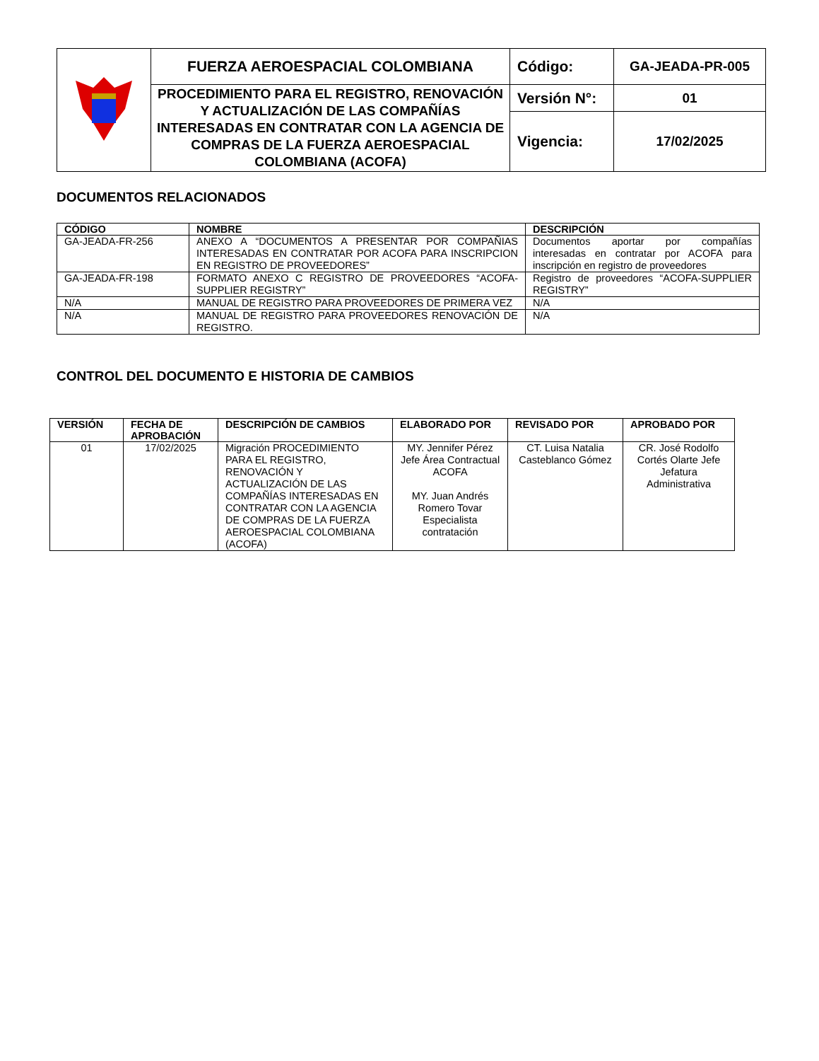| | FUERZA AEROESPACIAL COLOMBIANA | Código: | GA-JEADA-PR-005 |
| | PROCEDIMIENTO PARA EL REGISTRO, RENOVACIÓN Y ACTUALIZACIÓN DE LAS COMPAÑÍAS INTERESADAS EN CONTRATAR CON LA AGENCIA DE COMPRAS DE LA FUERZA AEROESPACIAL COLOMBIANA (ACOFA) | Versión N°: | 01 |
| | | Vigencia: | 17/02/2025 |
DOCUMENTOS RELACIONADOS
| CÓDIGO | NOMBRE | DESCRIPCIÓN |
| --- | --- | --- |
| GA-JEADA-FR-256 | ANEXO A “DOCUMENTOS A PRESENTAR POR COMPAÑIAS INTERESADAS EN CONTRATAR POR ACOFA PARA INSCRIPCION EN REGISTRO DE PROVEEDORES” | Documentos aportar por compañías interesadas en contratar por ACOFA para inscripción en registro de proveedores |
| GA-JEADA-FR-198 | FORMATO ANEXO C REGISTRO DE PROVEEDORES “ACOFA-SUPPLIER REGISTRY” | Registro de proveedores “ACOFA-SUPPLIER REGISTRY” |
| N/A | MANUAL DE REGISTRO PARA PROVEEDORES DE PRIMERA VEZ | N/A |
| N/A | MANUAL DE REGISTRO PARA PROVEEDORES RENOVACIÓN DE REGISTRO. | N/A |
CONTROL DEL DOCUMENTO E HISTORIA DE CAMBIOS
| VERSIÓN | FECHA DE APROBACIÓN | DESCRIPCIÓN DE CAMBIOS | ELABORADO POR | REVISADO POR | APROBADO POR |
| --- | --- | --- | --- | --- | --- |
| 01 | 17/02/2025 | Migración PROCEDIMIENTO PARA EL REGISTRO, RENOVACIÓN Y ACTUALIZACIÓN DE LAS COMPAÑÍAS INTERESADAS EN CONTRATAR CON LA AGENCIA DE COMPRAS DE LA FUERZA AEROESPACIAL COLOMBIANA (ACOFA) | MY. Jennifer Pérez Jefe Área Contractual ACOFA MY. Juan Andrés Romero Tovar Especialista contratación | CT. Luisa Natalia Casteblanco Gómez | CR. José Rodolfo Cortés Olarte Jefe Jefatura Administrativa |